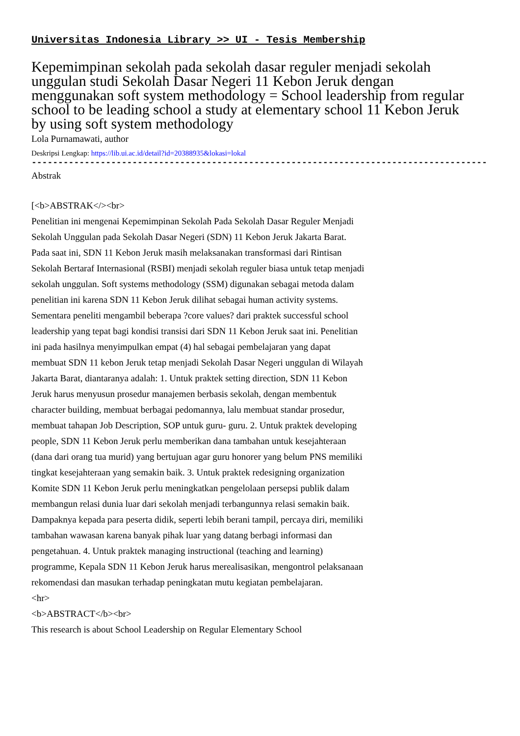Universitas Indonesia Library >> UI - Tesis Membership
Kepemimpinan sekolah pada sekolah dasar reguler menjadi sekolah unggulan studi Sekolah Dasar Negeri 11 Kebon Jeruk dengan menggunakan soft system methodology = School leadership from regular school to be leading school a study at elementary school 11 Kebon Jeruk by using soft system methodology
Lola Purnamawati, author
Deskripsi Lengkap: https://lib.ui.ac.id/detail?id=20388935&lokasi=lokal
------------------------------------------------------------------------------------------
Abstrak
[<b>ABSTRAK</><br>
Penelitian ini mengenai Kepemimpinan Sekolah Pada Sekolah Dasar Reguler Menjadi Sekolah Unggulan pada Sekolah Dasar Negeri (SDN) 11 Kebon Jeruk Jakarta Barat. Pada saat ini, SDN 11 Kebon Jeruk masih melaksanakan transformasi dari Rintisan Sekolah Bertaraf Internasional (RSBI) menjadi sekolah reguler biasa untuk tetap menjadi sekolah unggulan. Soft systems methodology (SSM) digunakan sebagai metoda dalam penelitian ini karena SDN 11 Kebon Jeruk dilihat sebagai human activity systems. Sementara peneliti mengambil beberapa ?core values? dari praktek successful school leadership yang tepat bagi kondisi transisi dari SDN 11 Kebon Jeruk saat ini. Penelitian ini pada hasilnya menyimpulkan empat (4) hal sebagai pembelajaran yang dapat membuat SDN 11 kebon Jeruk tetap menjadi Sekolah Dasar Negeri unggulan di Wilayah Jakarta Barat, diantaranya adalah: 1. Untuk praktek setting direction, SDN 11 Kebon Jeruk harus menyusun prosedur manajemen berbasis sekolah, dengan membentuk character building, membuat berbagai pedomannya, lalu membuat standar prosedur, membuat tahapan Job Description, SOP untuk guru- guru. 2. Untuk praktek developing people, SDN 11 Kebon Jeruk perlu memberikan dana tambahan untuk kesejahteraan (dana dari orang tua murid) yang bertujuan agar guru honorer yang belum PNS memiliki tingkat kesejahteraan yang semakin baik. 3. Untuk praktek redesigning organization Komite SDN 11 Kebon Jeruk perlu meningkatkan pengelolaan persepsi publik dalam membangun relasi dunia luar dari sekolah menjadi terbangunnya relasi semakin baik. Dampaknya kepada para peserta didik, seperti lebih berani tampil, percaya diri, memiliki tambahan wawasan karena banyak pihak luar yang datang berbagi informasi dan pengetahuan. 4. Untuk praktek managing instructional (teaching and learning) programme, Kepala SDN 11 Kebon Jeruk harus merealisasikan, mengontrol pelaksanaan rekomendasi dan masukan terhadap peningkatan mutu kegiatan pembelajaran.
<hr>
<b>ABSTRACT</b><br>
This research is about School Leadership on Regular Elementary School